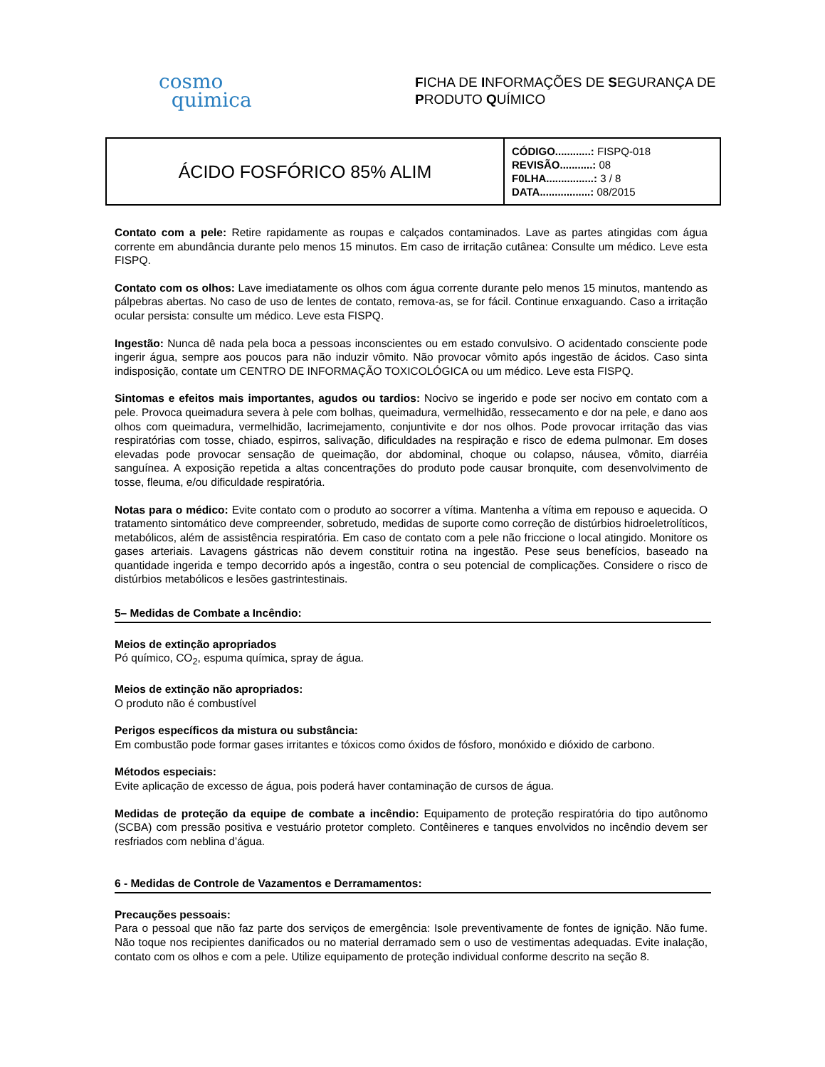cosmo
quimica
FICHA DE INFORMAÇÕES DE SEGURANÇA DE
PRODUTO QUÍMICO
| ÁCIDO FOSFÓRICO 85% ALIM | CÓDIGO............: FISPQ-018 REVISÃO...........: 08 F0LHA................: 3 / 8 DATA.................: 08/2015 |
Contato com a pele: Retire rapidamente as roupas e calçados contaminados. Lave as partes atingidas com água corrente em abundância durante pelo menos 15 minutos. Em caso de irritação cutânea: Consulte um médico. Leve esta FISPQ.
Contato com os olhos: Lave imediatamente os olhos com água corrente durante pelo menos 15 minutos, mantendo as pálpebras abertas. No caso de uso de lentes de contato, remova-as, se for fácil. Continue enxaguando. Caso a irritação ocular persista: consulte um médico. Leve esta FISPQ.
Ingestão: Nunca dê nada pela boca a pessoas inconscientes ou em estado convulsivo. O acidentado consciente pode ingerir água, sempre aos poucos para não induzir vômito. Não provocar vômito após ingestão de ácidos. Caso sinta indisposição, contate um CENTRO DE INFORMAÇÃO TOXICOLÓGICA ou um médico. Leve esta FISPQ.
Sintomas e efeitos mais importantes, agudos ou tardios: Nocivo se ingerido e pode ser nocivo em contato com a pele. Provoca queimadura severa à pele com bolhas, queimadura, vermelhidão, ressecamento e dor na pele, e dano aos olhos com queimadura, vermelhidão, lacrimejamento, conjuntivite e dor nos olhos. Pode provocar irritação das vias respiratórias com tosse, chiado, espirros, salivação, dificuldades na respiração e risco de edema pulmonar. Em doses elevadas pode provocar sensação de queimação, dor abdominal, choque ou colapso, náusea, vômito, diarréia sanguínea. A exposição repetida a altas concentrações do produto pode causar bronquite, com desenvolvimento de tosse, fleuma, e/ou dificuldade respiratória.
Notas para o médico: Evite contato com o produto ao socorrer a vítima. Mantenha a vítima em repouso e aquecida. O tratamento sintomático deve compreender, sobretudo, medidas de suporte como correção de distúrbios hidroeletrolíticos, metabólicos, além de assistência respiratória. Em caso de contato com a pele não friccione o local atingido. Monitore os gases arteriais. Lavagens gástricas não devem constituir rotina na ingestão. Pese seus benefícios, baseado na quantidade ingerida e tempo decorrido após a ingestão, contra o seu potencial de complicações. Considere o risco de distúrbios metabólicos e lesões gastrintestinais.
5– Medidas de Combate a Incêndio:
Meios de extinção apropriados
Pó químico, CO<sub>2</sub>, espuma química, spray de água.
Meios de extinção não apropriados:
O produto não é combustível
Perigos específicos da mistura ou substância:
Em combustão pode formar gases irritantes e tóxicos como óxidos de fósforo, monóxido e dióxido de carbono.
Métodos especiais:
Evite aplicação de excesso de água, pois poderá haver contaminação de cursos de água.
Medidas de proteção da equipe de combate a incêndio: Equipamento de proteção respiratória do tipo autônomo (SCBA) com pressão positiva e vestuário protetor completo. Contêineres e tanques envolvidos no incêndio devem ser resfriados com neblina d’água.
6 - Medidas de Controle de Vazamentos e Derramamentos:
Precauções pessoais:
Para o pessoal que não faz parte dos serviços de emergência: Isole preventivamente de fontes de ignição. Não fume. Não toque nos recipientes danificados ou no material derramado sem o uso de vestimentas adequadas. Evite inalação, contato com os olhos e com a pele. Utilize equipamento de proteção individual conforme descrito na seção 8.